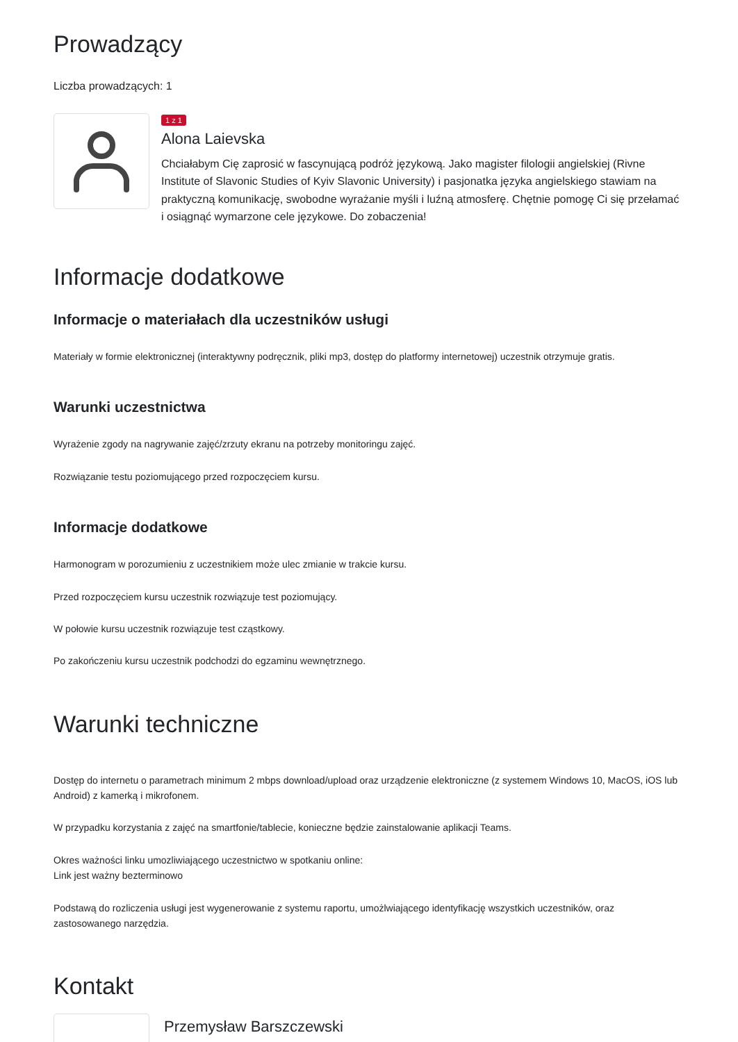Prowadzący
Liczba prowadzących: 1
1 z 1
Alona Laievska
Chciałabym Cię zaprosić w fascynującą podróż językową. Jako magister filologii angielskiej (Rivne Institute of Slavonic Studies of Kyiv Slavonic University) i pasjonatka języka angielskiego stawiam na praktyczną komunikację, swobodne wyrażanie myśli i luźną atmosferę. Chętnie pomogę Ci się przełamać i osiągnąć wymarzone cele językowe. Do zobaczenia!
Informacje dodatkowe
Informacje o materiałach dla uczestników usługi
Materiały w formie elektronicznej (interaktywny podręcznik, pliki mp3, dostęp do platformy internetowej) uczestnik otrzymuje gratis.
Warunki uczestnictwa
Wyrażenie zgody na nagrywanie zajęć/zrzuty ekranu na potrzeby monitoringu zajęć.
Rozwiązanie testu poziomującego przed rozpoczęciem kursu.
Informacje dodatkowe
Harmonogram w porozumieniu z uczestnikiem może ulec zmianie w trakcie kursu.
Przed rozpoczęciem kursu uczestnik rozwiązuje test poziomujący.
W połowie kursu uczestnik rozwiązuje test cząstkowy.
Po zakończeniu kursu uczestnik podchodzi do egzaminu wewnętrznego.
Warunki techniczne
Dostęp do internetu o parametrach minimum 2 mbps download/upload oraz urządzenie elektroniczne (z systemem Windows 10, MacOS, iOS lub Android) z kamerką i mikrofonem.
W przypadku korzystania z zajęć na smartfonie/tablecie, konieczne będzie zainstalowanie aplikacji Teams.
Okres ważności linku umozliwiającego uczestnictwo w spotkaniu online:
Link jest ważny bezterminowo
Podstawą do rozliczenia usługi jest wygenerowanie z systemu raportu, umożlwiającego identyfikację wszystkich uczestników, oraz zastosowanego narzędzia.
Kontakt
Przemysław Barszczewski